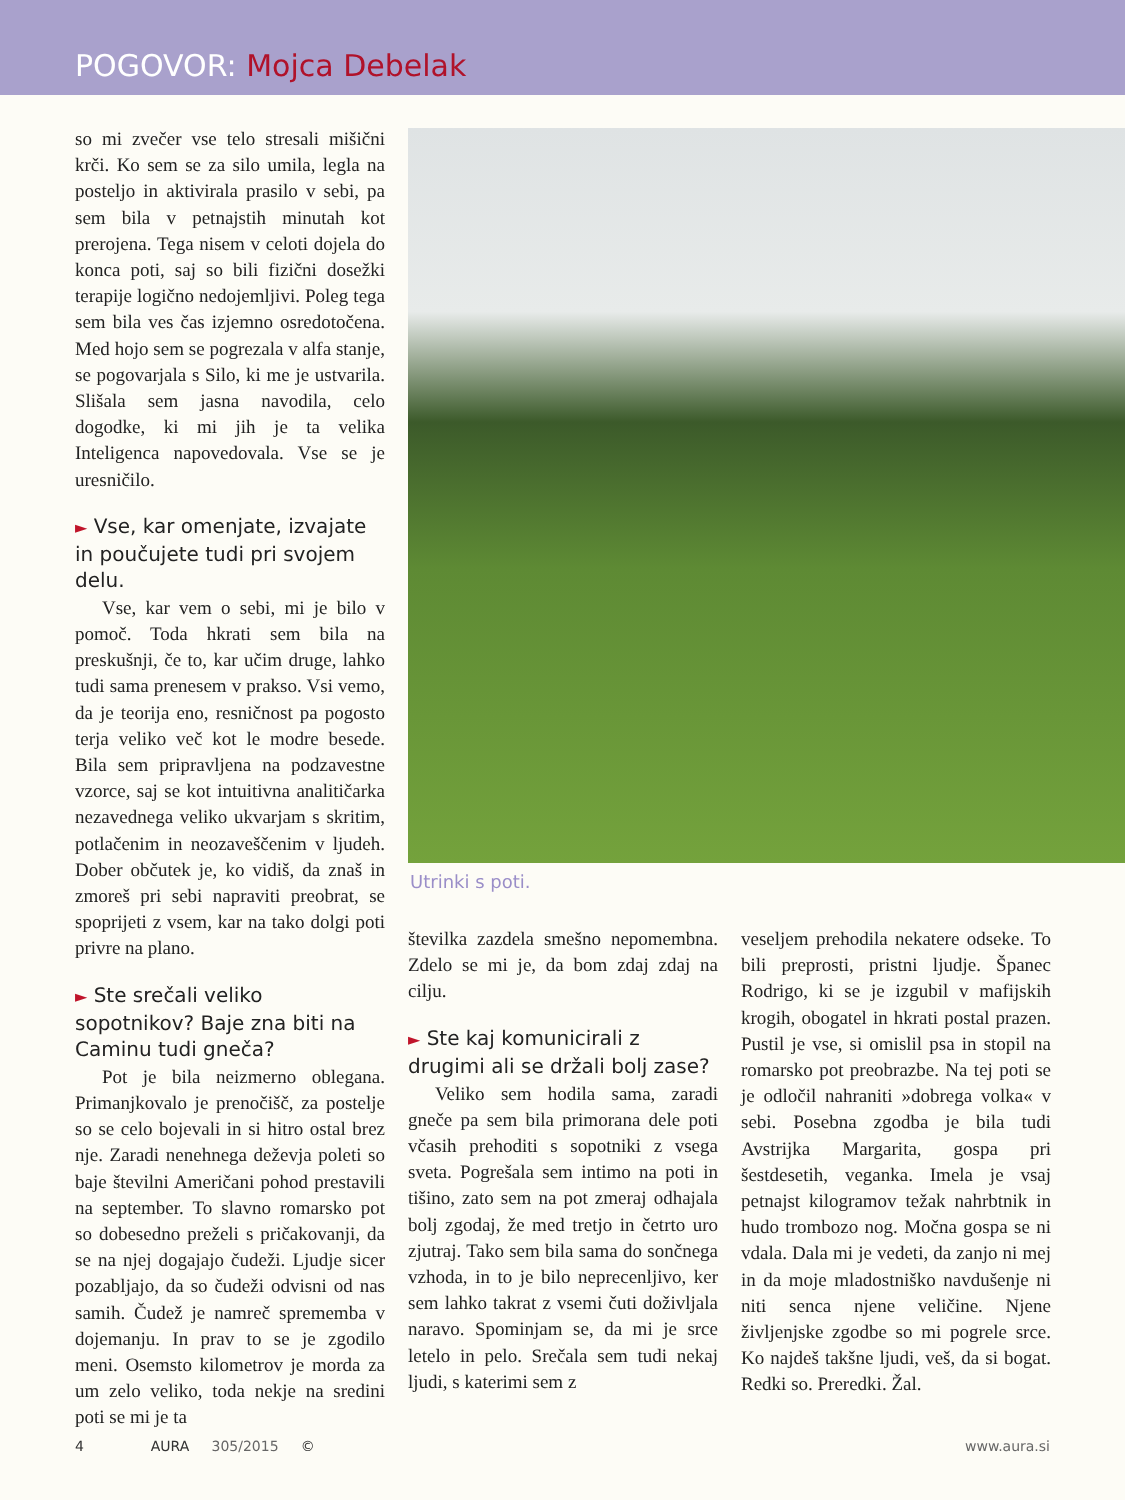POGOVOR: Mojca Debelak
so mi zvečer vse telo stresali mišični krči. Ko sem se za silo umila, legla na posteljo in aktivirala prasilo v sebi, pa sem bila v petnajstih minutah kot prerojena. Tega nisem v celoti dojela do konca poti, saj so bili fizični dosežki terapije logično nedojemljivi. Poleg tega sem bila ves čas izjemno osredotočena. Med hojo sem se pogrezala v alfa stanje, se pogovarjala s Silo, ki me je ustvarila. Slišala sem jasna navodila, celo dogodke, ki mi jih je ta velika Inteligenca napovedovala. Vse se je uresničilo.
► Vse, kar omenjate, izvajate in poučujete tudi pri svojem delu.
Vse, kar vem o sebi, mi je bilo v pomoč. Toda hkrati sem bila na preskušnji, če to, kar učim druge, lahko tudi sama prenesem v prakso. Vsi vemo, da je teorija eno, resničnost pa pogosto terja veliko več kot le modre besede. Bila sem pripravljena na podzavestne vzorce, saj se kot intuitivna analitičarka nezavednega veliko ukvarjam s skritim, potlačenim in neozaveščenim v ljudeh. Dober občutek je, ko vidiš, da znaš in zmoreš pri sebi napraviti preobrat, se spoprijeti z vsem, kar na tako dolgi poti privre na plano.
► Ste srečali veliko sopotnikov? Baje zna biti na Caminu tudi gneča?
Pot je bila neizmerno oblegana. Primanjkovalo je prenočišč, za postelje so se celo bojevali in si hitro ostal brez nje. Zaradi nenehnega deževja poleti so baje številni Američani pohod prestavili na september. To slavno romarsko pot so dobesedno preželi s pričakovanji, da se na njej dogajajo čudeži. Ljudje sicer pozabljajo, da so čudeži odvisni od nas samih. Čudež je namreč sprememba v dojemanju. In prav to se je zgodilo meni. Osemsto kilometrov je morda za um zelo veliko, toda nekje na sredini poti se mi je ta
Utrinki s poti.
številka zazdela smešno nepomembna. Zdelo se mi je, da bom zdaj zdaj na cilju.
► Ste kaj komunicirali z drugimi ali se držali bolj zase?
Veliko sem hodila sama, zaradi gneče pa sem bila primorana dele poti včasih prehoditi s sopotniki z vsega sveta. Pogrešala sem intimo na poti in tišino, zato sem na pot zmeraj odhajala bolj zgodaj, že med tretjo in četrto uro zjutraj. Tako sem bila sama do sončnega vzhoda, in to je bilo neprecenljivo, ker sem lahko takrat z vsemi čuti doživljala naravo. Spominjam se, da mi je srce letelo in pelo. Srečala sem tudi nekaj ljudi, s katerimi sem z
veseljem prehodila nekatere odseke. To bili preprosti, pristni ljudje. Španec Rodrigo, ki se je izgubil v mafijskih krogih, obogatel in hkrati postal prazen. Pustil je vse, si omislil psa in stopil na romarsko pot preobrazbe. Na tej poti se je odločil nahraniti »dobrega volka« v sebi. Posebna zgodba je bila tudi Avstrijka Margarita, gospa pri šestdesetih, veganka. Imela je vsaj petnajst kilogramov težak nahrbtnik in hudo trombozo nog. Močna gospa se ni vdala. Dala mi je vedeti, da zanjo ni mej in da moje mladostniško navdušenje ni niti senca njene veličine. Njene življenjske zgodbe so mi pogrele srce. Ko najdeš takšne ljudi, veš, da si bogat. Redki so. Preredki. Žal.
www.aura.si 4 AURA 305/2015 ©